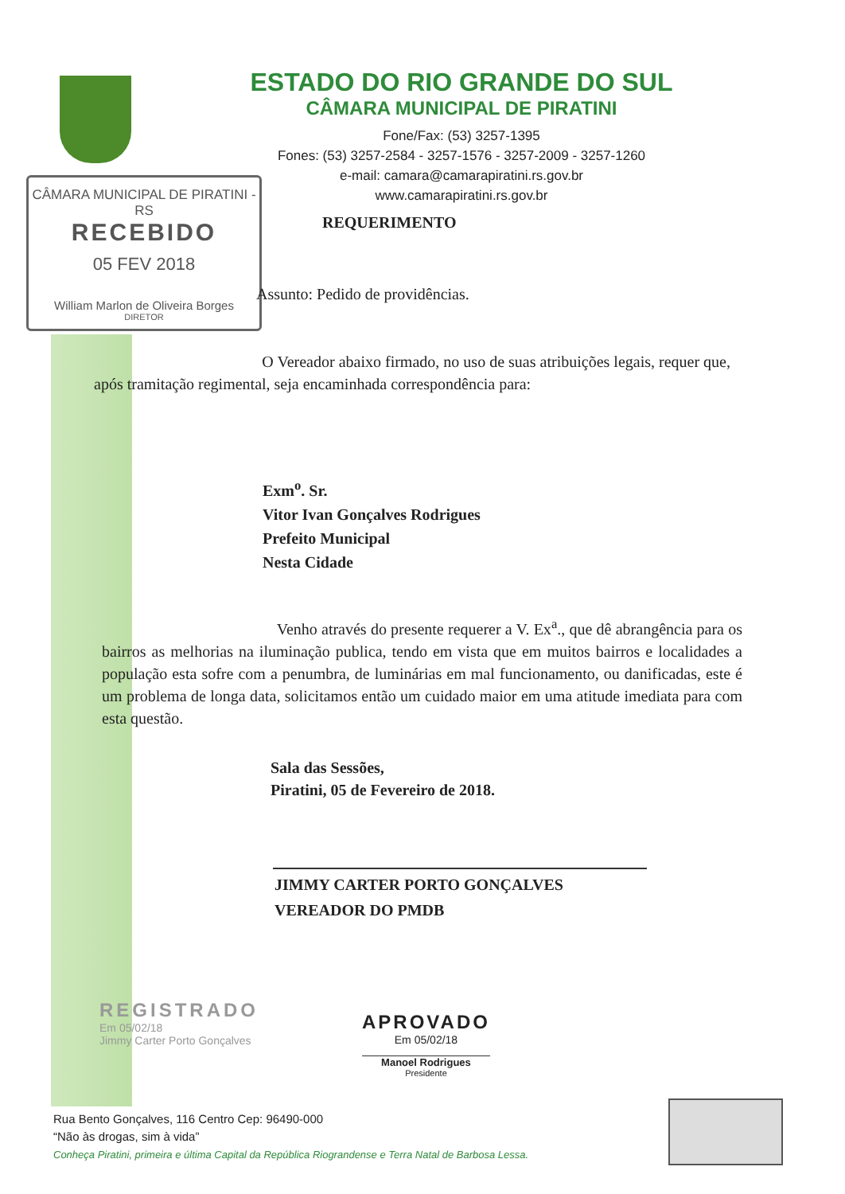ESTADO DO RIO GRANDE DO SUL
CÂMARA MUNICIPAL DE PIRATINI
Fone/Fax: (53) 3257-1395
Fones: (53) 3257-2584 - 3257-1576 - 3257-2009 - 3257-1260
e-mail: camara@camarapiratini.rs.gov.br
www.camarapiratini.rs.gov.br
CÂMARA MUNICIPAL DE PIRATINI - RS
RECEBIDO
05 FEV 2018
William Marlon de Oliveira Borges
DIRETOR
REQUERIMENTO
Assunto: Pedido de providências.
O Vereador abaixo firmado, no uso de suas atribuições legais, requer que, após tramitação regimental, seja encaminhada correspondência para:
Exm<sup>o</sup>. Sr.
Vitor Ivan Gonçalves Rodrigues
Prefeito Municipal
Nesta Cidade
Venho através do presente requerer a V. Ex<sup>a</sup>., que dê abrangência para os bairros as melhorias na iluminação publica, tendo em vista que em muitos bairros e localidades a população esta sofre com a penumbra, de luminárias em mal funcionamento, ou danificadas, este é um problema de longa data, solicitamos então um cuidado maior em uma atitude imediata para com esta questão.
Sala das Sessões,
Piratini, 05 de Fevereiro de 2018.
JIMMY CARTER PORTO GONÇALVES
VEREADOR DO PMDB
REGISTRADO
Em 05/02/18
Jimmy Carter Porto Gonçalves
APROVADO
Em 05/02/18
Manoel Rodrigues
Presidente
Rua Bento Gonçalves, 116 Centro Cep: 96490-000
“Não às drogas, sim à vida”
Conheça Piratini, primeira e última Capital da República Riograndense e Terra Natal de Barbosa Lessa.